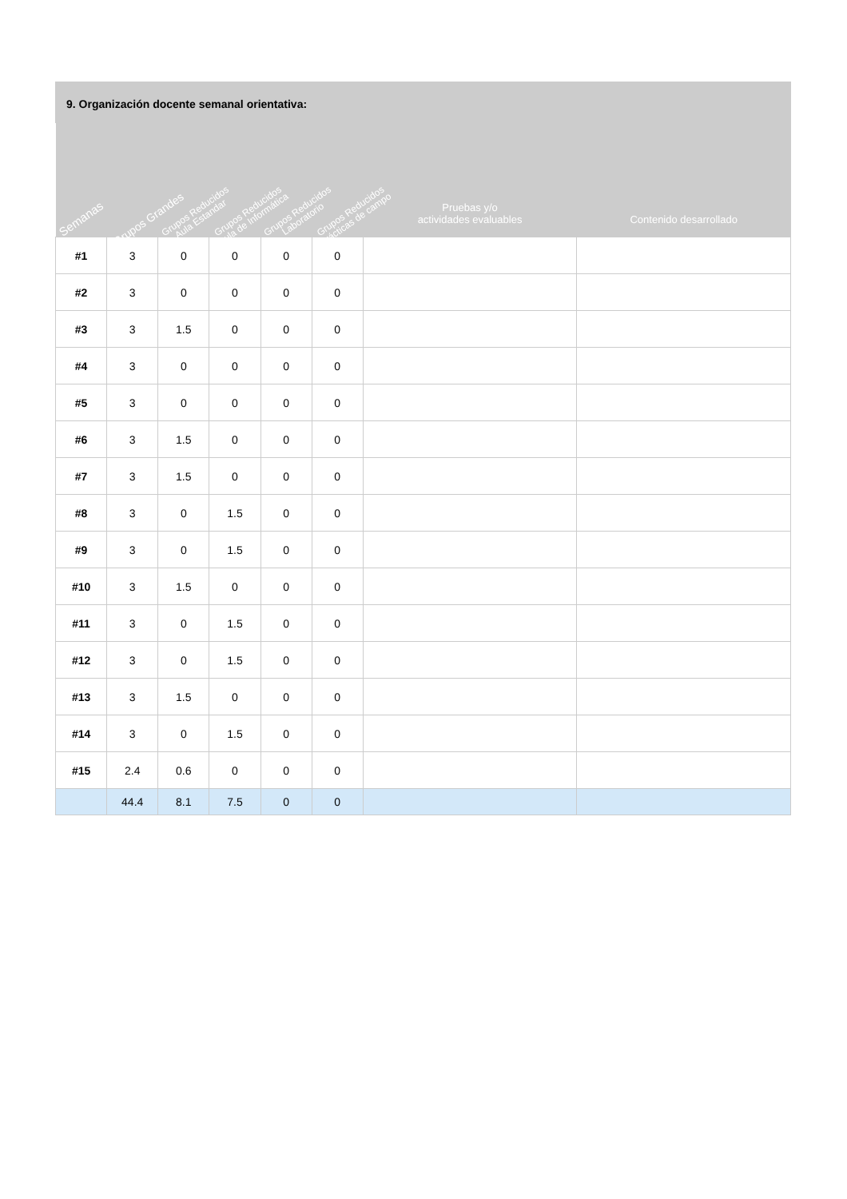9. Organización docente semanal orientativa:
| Semanas | Grupos Grandes | Grupos Reducidos Aula Estandar | Grupos Reducidos Aula de Informática | Grupos Reducidos Laboratorio | Grupos Reducidos prácticas de campo | Pruebas y/o actividades evaluables | Contenido desarrollado |
| --- | --- | --- | --- | --- | --- | --- | --- |
| #1 | 3 | 0 | 0 | 0 | 0 | | |
| #2 | 3 | 0 | 0 | 0 | 0 | | |
| #3 | 3 | 1.5 | 0 | 0 | 0 | | |
| #4 | 3 | 0 | 0 | 0 | 0 | | |
| #5 | 3 | 0 | 0 | 0 | 0 | | |
| #6 | 3 | 1.5 | 0 | 0 | 0 | | |
| #7 | 3 | 1.5 | 0 | 0 | 0 | | |
| #8 | 3 | 0 | 1.5 | 0 | 0 | | |
| #9 | 3 | 0 | 1.5 | 0 | 0 | | |
| #10 | 3 | 1.5 | 0 | 0 | 0 | | |
| #11 | 3 | 0 | 1.5 | 0 | 0 | | |
| #12 | 3 | 0 | 1.5 | 0 | 0 | | |
| #13 | 3 | 1.5 | 0 | 0 | 0 | | |
| #14 | 3 | 0 | 1.5 | 0 | 0 | | |
| #15 | 2.4 | 0.6 | 0 | 0 | 0 | | |
| | 44.4 | 8.1 | 7.5 | 0 | 0 | | |